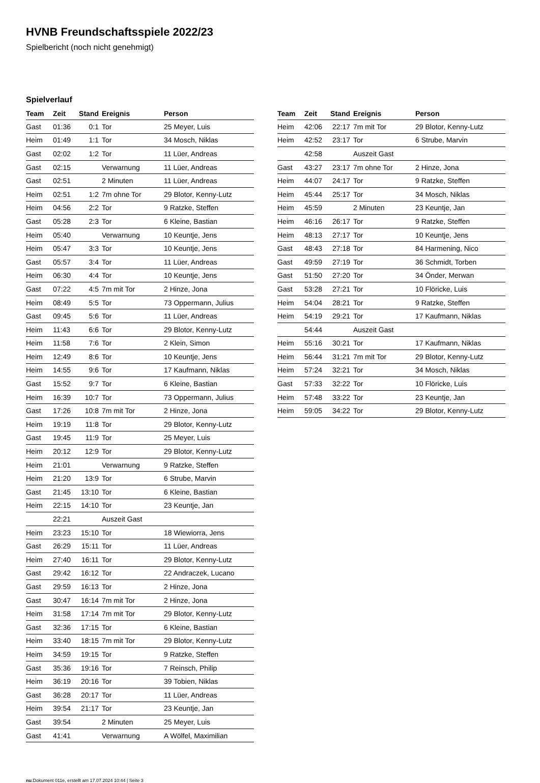HVNB Freundschaftsspiele 2022/23
Spielbericht (noch nicht genehmigt)
Spielverlauf
| Team | Zeit | Stand | Ereignis | Person |
| --- | --- | --- | --- | --- |
| Gast | 01:36 | 0:1 | Tor | 25 Meyer, Luis |
| Heim | 01:49 | 1:1 | Tor | 34 Mosch, Niklas |
| Gast | 02:02 | 1:2 | Tor | 11 Lüer, Andreas |
| Gast | 02:15 | | Verwarnung | 11 Lüer, Andreas |
| Gast | 02:51 | | 2 Minuten | 11 Lüer, Andreas |
| Heim | 02:51 | 1:2 | 7m ohne Tor | 29 Blotor, Kenny-Lutz |
| Heim | 04:56 | 2:2 | Tor | 9 Ratzke, Steffen |
| Gast | 05:28 | 2:3 | Tor | 6 Kleine, Bastian |
| Heim | 05:40 | | Verwarnung | 10 Keuntje, Jens |
| Heim | 05:47 | 3:3 | Tor | 10 Keuntje, Jens |
| Gast | 05:57 | 3:4 | Tor | 11 Lüer, Andreas |
| Heim | 06:30 | 4:4 | Tor | 10 Keuntje, Jens |
| Gast | 07:22 | 4:5 | 7m mit Tor | 2 Hinze, Jona |
| Heim | 08:49 | 5:5 | Tor | 73 Oppermann, Julius |
| Gast | 09:45 | 5:6 | Tor | 11 Lüer, Andreas |
| Heim | 11:43 | 6:6 | Tor | 29 Blotor, Kenny-Lutz |
| Heim | 11:58 | 7:6 | Tor | 2 Klein, Simon |
| Heim | 12:49 | 8:6 | Tor | 10 Keuntje, Jens |
| Heim | 14:55 | 9:6 | Tor | 17 Kaufmann, Niklas |
| Gast | 15:52 | 9:7 | Tor | 6 Kleine, Bastian |
| Heim | 16:39 | 10:7 | Tor | 73 Oppermann, Julius |
| Gast | 17:26 | 10:8 | 7m mit Tor | 2 Hinze, Jona |
| Heim | 19:19 | 11:8 | Tor | 29 Blotor, Kenny-Lutz |
| Gast | 19:45 | 11:9 | Tor | 25 Meyer, Luis |
| Heim | 20:12 | 12:9 | Tor | 29 Blotor, Kenny-Lutz |
| Heim | 21:01 | | Verwarnung | 9 Ratzke, Steffen |
| Heim | 21:20 | 13:9 | Tor | 6 Strube, Marvin |
| Gast | 21:45 | 13:10 | Tor | 6 Kleine, Bastian |
| Heim | 22:15 | 14:10 | Tor | 23 Keuntje, Jan |
| | 22:21 | | Auszeit Gast | |
| Heim | 23:23 | 15:10 | Tor | 18 Wiewiorra, Jens |
| Gast | 26:29 | 15:11 | Tor | 11 Lüer, Andreas |
| Heim | 27:40 | 16:11 | Tor | 29 Blotor, Kenny-Lutz |
| Gast | 29:42 | 16:12 | Tor | 22 Andraczek, Lucano |
| Gast | 29:59 | 16:13 | Tor | 2 Hinze, Jona |
| Gast | 30:47 | 16:14 | 7m mit Tor | 2 Hinze, Jona |
| Heim | 31:58 | 17:14 | 7m mit Tor | 29 Blotor, Kenny-Lutz |
| Gast | 32:36 | 17:15 | Tor | 6 Kleine, Bastian |
| Heim | 33:40 | 18:15 | 7m mit Tor | 29 Blotor, Kenny-Lutz |
| Heim | 34:59 | 19:15 | Tor | 9 Ratzke, Steffen |
| Gast | 35:36 | 19:16 | Tor | 7 Reinsch, Philip |
| Heim | 36:19 | 20:16 | Tor | 39 Tobien, Niklas |
| Gast | 36:28 | 20:17 | Tor | 11 Lüer, Andreas |
| Heim | 39:54 | 21:17 | Tor | 23 Keuntje, Jan |
| Gast | 39:54 | | 2 Minuten | 25 Meyer, Luis |
| Gast | 41:41 | | Verwarnung | A Wölfel, Maximilian |
| Team | Zeit | Stand | Ereignis | Person |
| --- | --- | --- | --- | --- |
| Heim | 42:06 | 22:17 | 7m mit Tor | 29 Blotor, Kenny-Lutz |
| Heim | 42:52 | 23:17 | Tor | 6 Strube, Marvin |
| | 42:58 | | Auszeit Gast | |
| Gast | 43:27 | 23:17 | 7m ohne Tor | 2 Hinze, Jona |
| Heim | 44:07 | 24:17 | Tor | 9 Ratzke, Steffen |
| Heim | 45:44 | 25:17 | Tor | 34 Mosch, Niklas |
| Heim | 45:59 | | 2 Minuten | 23 Keuntje, Jan |
| Heim | 46:16 | 26:17 | Tor | 9 Ratzke, Steffen |
| Heim | 48:13 | 27:17 | Tor | 10 Keuntje, Jens |
| Gast | 48:43 | 27:18 | Tor | 84 Harmening, Nico |
| Gast | 49:59 | 27:19 | Tor | 36 Schmidt, Torben |
| Gast | 51:50 | 27:20 | Tor | 34 Önder, Merwan |
| Gast | 53:28 | 27:21 | Tor | 10 Flöricke, Luis |
| Heim | 54:04 | 28:21 | Tor | 9 Ratzke, Steffen |
| Heim | 54:19 | 29:21 | Tor | 17 Kaufmann, Niklas |
| | 54:44 | | Auszeit Gast | |
| Heim | 55:16 | 30:21 | Tor | 17 Kaufmann, Niklas |
| Heim | 56:44 | 31:21 | 7m mit Tor | 29 Blotor, Kenny-Lutz |
| Heim | 57:24 | 32:21 | Tor | 34 Mosch, Niklas |
| Gast | 57:33 | 32:22 | Tor | 10 Flöricke, Luis |
| Heim | 57:48 | 33:22 | Tor | 23 Keuntje, Jan |
| Heim | 59:05 | 34:22 | Tor | 29 Blotor, Kenny-Lutz |
nu.Dokument 011e, erstellt am 17.07.2024 10:44 | Seite 3